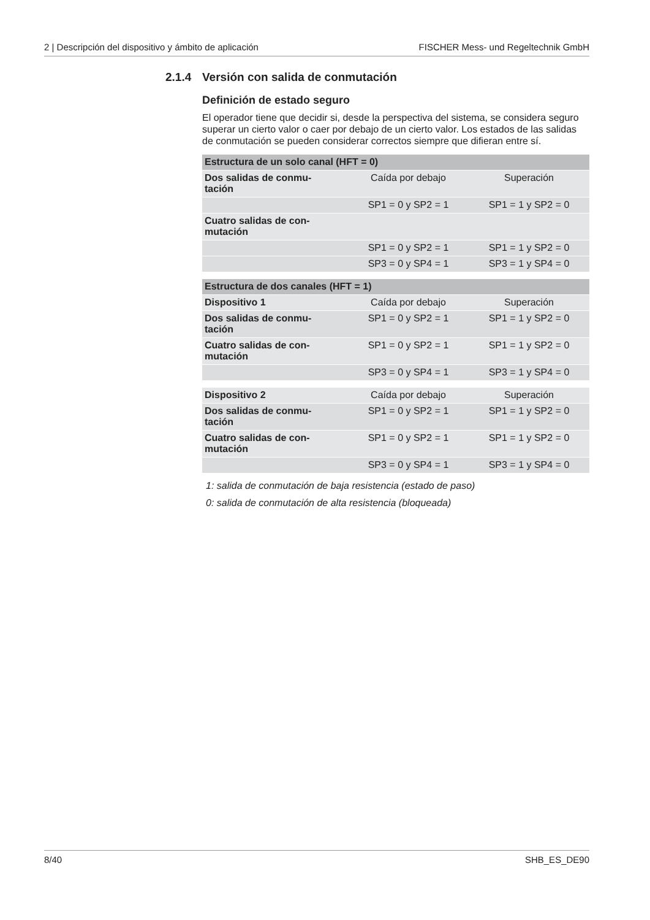2 | Descripción del dispositivo y ámbito de aplicación FISCHER Mess- und Regeltechnik GmbH
2.1.4 Versión con salida de conmutación
Definición de estado seguro
El operador tiene que decidir si, desde la perspectiva del sistema, se considera seguro superar un cierto valor o caer por debajo de un cierto valor. Los estados de las salidas de conmutación se pueden considerar correctos siempre que difieran entre sí.
| Estructura de un solo canal (HFT = 0) | | |
| --- | --- | --- |
| Dos salidas de conmu- tación | Caída por debajo | Superación |
| | SP1 = 0 y SP2 = 1 | SP1 = 1 y SP2 = 0 |
| Cuatro salidas de con- mutación | | |
| | SP1 = 0 y SP2 = 1 | SP1 = 1 y SP2 = 0 |
| | SP3 = 0 y SP4 = 1 | SP3 = 1 y SP4 = 0 |
| Estructura de dos canales (HFT = 1) | | |
| --- | --- | --- |
| Dispositivo 1 | Caída por debajo | Superación |
| Dos salidas de conmu- tación | SP1 = 0 y SP2 = 1 | SP1 = 1 y SP2 = 0 |
| Cuatro salidas de con- mutación | SP1 = 0 y SP2 = 1 | SP1 = 1 y SP2 = 0 |
| | SP3 = 0 y SP4 = 1 | SP3 = 1 y SP4 = 0 |
| Dispositivo 2 | Caída por debajo | Superación |
| Dos salidas de conmu- tación | SP1 = 0 y SP2 = 1 | SP1 = 1 y SP2 = 0 |
| Cuatro salidas de con- mutación | SP1 = 0 y SP2 = 1 | SP1 = 1 y SP2 = 0 |
| | SP3 = 0 y SP4 = 1 | SP3 = 1 y SP4 = 0 |
1: salida de conmutación de baja resistencia (estado de paso)
0: salida de conmutación de alta resistencia (bloqueada)
8/40 SHB_ES_DE90